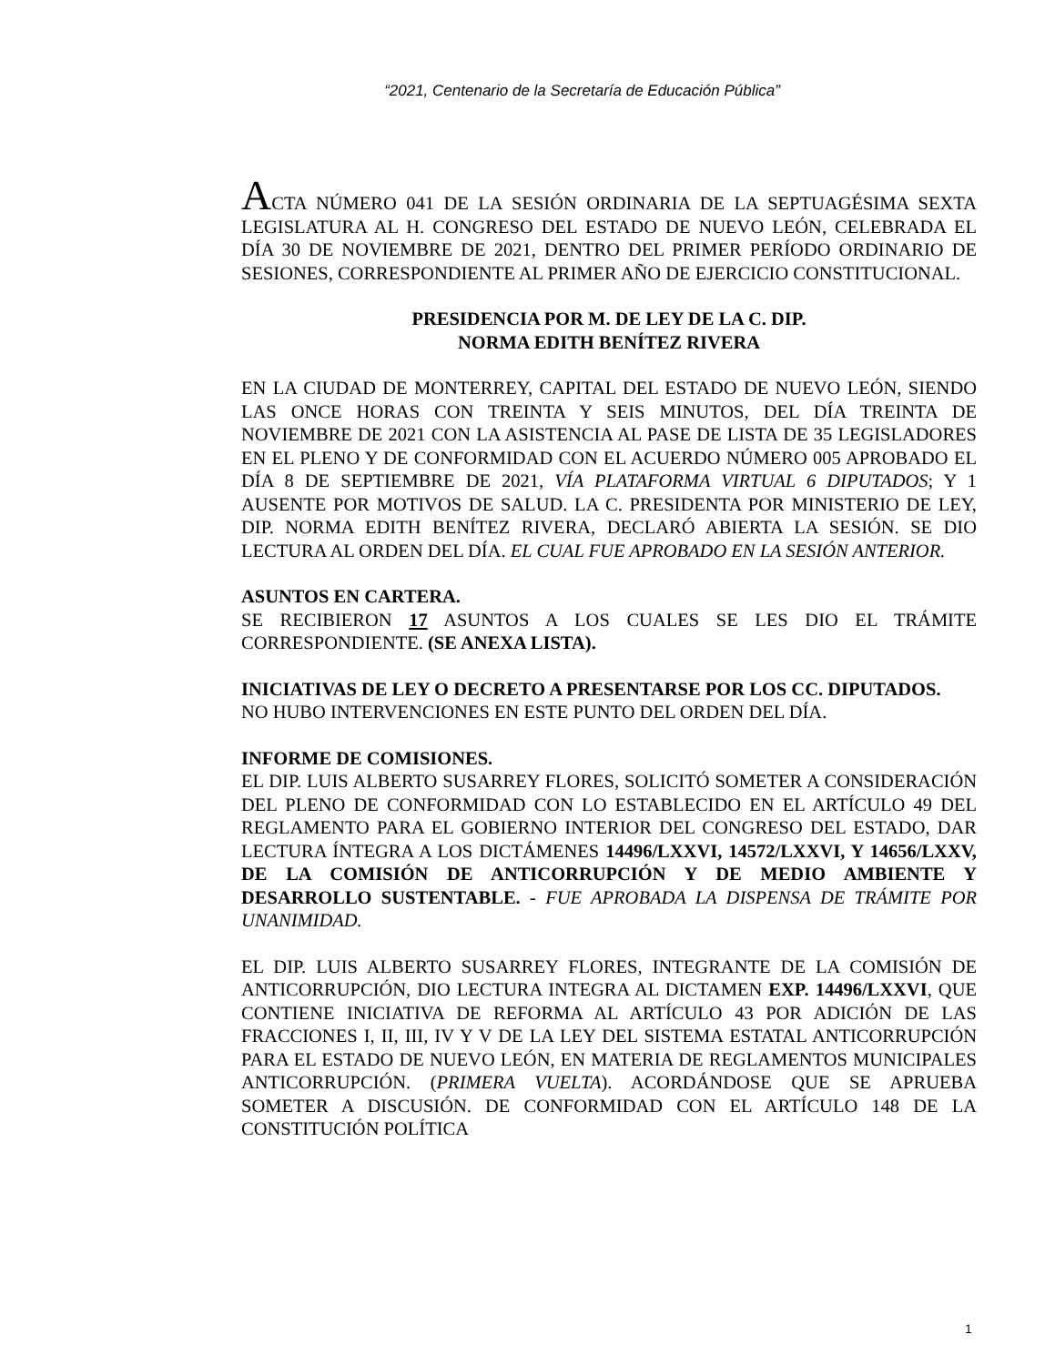“2021, Centenario de la Secretaría de Educación Pública”
ACTA NÚMERO 041 DE LA SESIÓN ORDINARIA DE LA SEPTUAGÉSIMA SEXTA LEGISLATURA AL H. CONGRESO DEL ESTADO DE NUEVO LEÓN, CELEBRADA EL DÍA 30 DE NOVIEMBRE DE 2021, DENTRO DEL PRIMER PERÍODO ORDINARIO DE SESIONES, CORRESPONDIENTE AL PRIMER AÑO DE EJERCICIO CONSTITUCIONAL.
PRESIDENCIA POR M. DE LEY DE LA C. DIP.
NORMA EDITH BENÍTEZ RIVERA
EN LA CIUDAD DE MONTERREY, CAPITAL DEL ESTADO DE NUEVO LEÓN, SIENDO LAS ONCE HORAS CON TREINTA Y SEIS MINUTOS, DEL DÍA TREINTA DE NOVIEMBRE DE 2021 CON LA ASISTENCIA AL PASE DE LISTA DE 35 LEGISLADORES EN EL PLENO Y DE CONFORMIDAD CON EL ACUERDO NÚMERO 005 APROBADO EL DÍA 8 DE SEPTIEMBRE DE 2021, VÍA PLATAFORMA VIRTUAL 6 DIPUTADOS; Y 1 AUSENTE POR MOTIVOS DE SALUD. LA C. PRESIDENTA POR MINISTERIO DE LEY, DIP. NORMA EDITH BENÍTEZ RIVERA, DECLARÓ ABIERTA LA SESIÓN. SE DIO LECTURA AL ORDEN DEL DÍA. EL CUAL FUE APROBADO EN LA SESIÓN ANTERIOR.
ASUNTOS EN CARTERA.
SE RECIBIERON 17 ASUNTOS A LOS CUALES SE LES DIO EL TRÁMITE CORRESPONDIENTE. (SE ANEXA LISTA).
INICIATIVAS DE LEY O DECRETO A PRESENTARSE POR LOS CC. DIPUTADOS.
NO HUBO INTERVENCIONES EN ESTE PUNTO DEL ORDEN DEL DÍA.
INFORME DE COMISIONES.
EL DIP. LUIS ALBERTO SUSARREY FLORES, SOLICITÓ SOMETER A CONSIDERACIÓN DEL PLENO DE CONFORMIDAD CON LO ESTABLECIDO EN EL ARTÍCULO 49 DEL REGLAMENTO PARA EL GOBIERNO INTERIOR DEL CONGRESO DEL ESTADO, DAR LECTURA ÍNTEGRA A LOS DICTÁMENES 14496/LXXVI, 14572/LXXVI, Y 14656/LXXV, DE LA COMISIÓN DE ANTICORRUPCIÓN Y DE MEDIO AMBIENTE Y DESARROLLO SUSTENTABLE. - FUE APROBADA LA DISPENSA DE TRÁMITE POR UNANIMIDAD.
EL DIP. LUIS ALBERTO SUSARREY FLORES, INTEGRANTE DE LA COMISIÓN DE ANTICORRUPCIÓN, DIO LECTURA INTEGRA AL DICTAMEN EXP. 14496/LXXVI, QUE CONTIENE INICIATIVA DE REFORMA AL ARTÍCULO 43 POR ADICIÓN DE LAS FRACCIONES I, II, III, IV Y V DE LA LEY DEL SISTEMA ESTATAL ANTICORRUPCIÓN PARA EL ESTADO DE NUEVO LEÓN, EN MATERIA DE REGLAMENTOS MUNICIPALES ANTICORRUPCIÓN. (PRIMERA VUELTA). ACORDÁNDOSE QUE SE APRUEBA SOMETER A DISCUSIÓN. DE CONFORMIDAD CON EL ARTÍCULO 148 DE LA CONSTITUCIÓN POLÍTICA
1